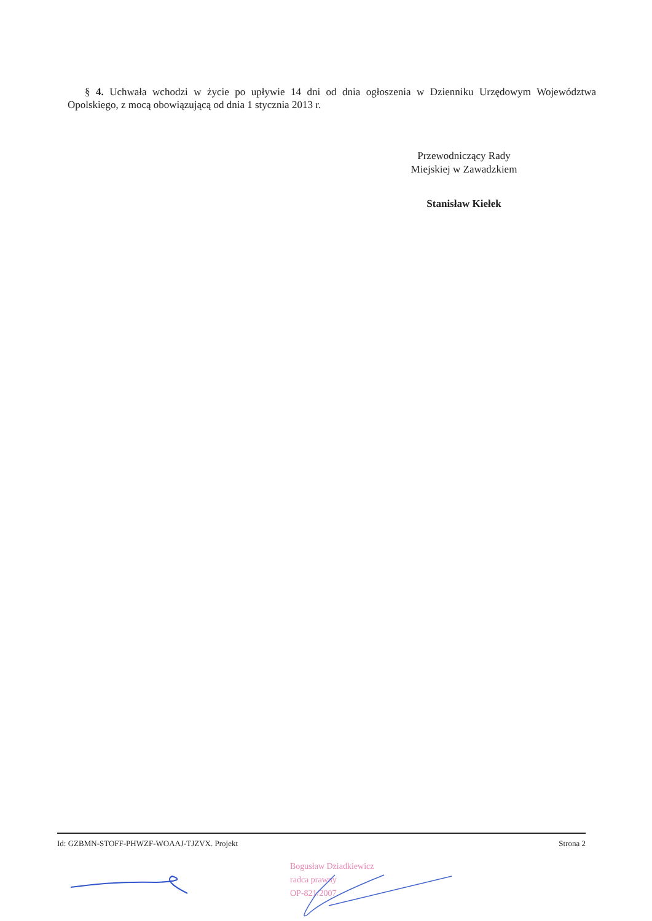§ 4. Uchwała wchodzi w życie po upływie 14 dni od dnia ogłoszenia w Dzienniku Urzędowym Województwa Opolskiego, z mocą obowiązującą od dnia 1 stycznia 2013 r.
Przewodniczący Rady
Miejskiej w Zawadzkiem
Stanisław Kiełek
Id: GZBMN-STOFF-PHWZF-WOAAJ-TJZVX. Projekt Strona 2
Bogusław Dziadkiewicz
radca prawny
OP-821/2007